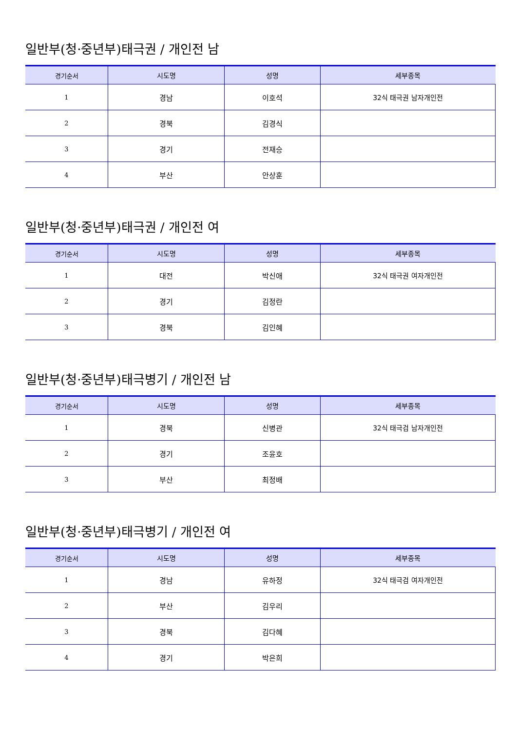일반부(청·중년부)태극권 / 개인전 남
| 경기순서 | 시도명 | 성명 | 세부종목 |
| --- | --- | --- | --- |
| 1 | 경남 | 이호석 | 32식 태극권 남자개인전 |
| 2 | 경북 | 김경식 | |
| 3 | 경기 | 전재승 | |
| 4 | 부산 | 안상훈 | |
일반부(청·중년부)태극권 / 개인전 여
| 경기순서 | 시도명 | 성명 | 세부종목 |
| --- | --- | --- | --- |
| 1 | 대전 | 박신애 | 32식 태극권 여자개인전 |
| 2 | 경기 | 김정란 | |
| 3 | 경북 | 김인혜 | |
일반부(청·중년부)태극병기 / 개인전 남
| 경기순서 | 시도명 | 성명 | 세부종목 |
| --- | --- | --- | --- |
| 1 | 경북 | 신병관 | 32식 태극검 남자개인전 |
| 2 | 경기 | 조윤호 | |
| 3 | 부산 | 최정배 | |
일반부(청·중년부)태극병기 / 개인전 여
| 경기순서 | 시도명 | 성명 | 세부종목 |
| --- | --- | --- | --- |
| 1 | 경남 | 유하정 | 32식 태극검 여자개인전 |
| 2 | 부산 | 김우리 | |
| 3 | 경북 | 김다혜 | |
| 4 | 경기 | 박은희 | |